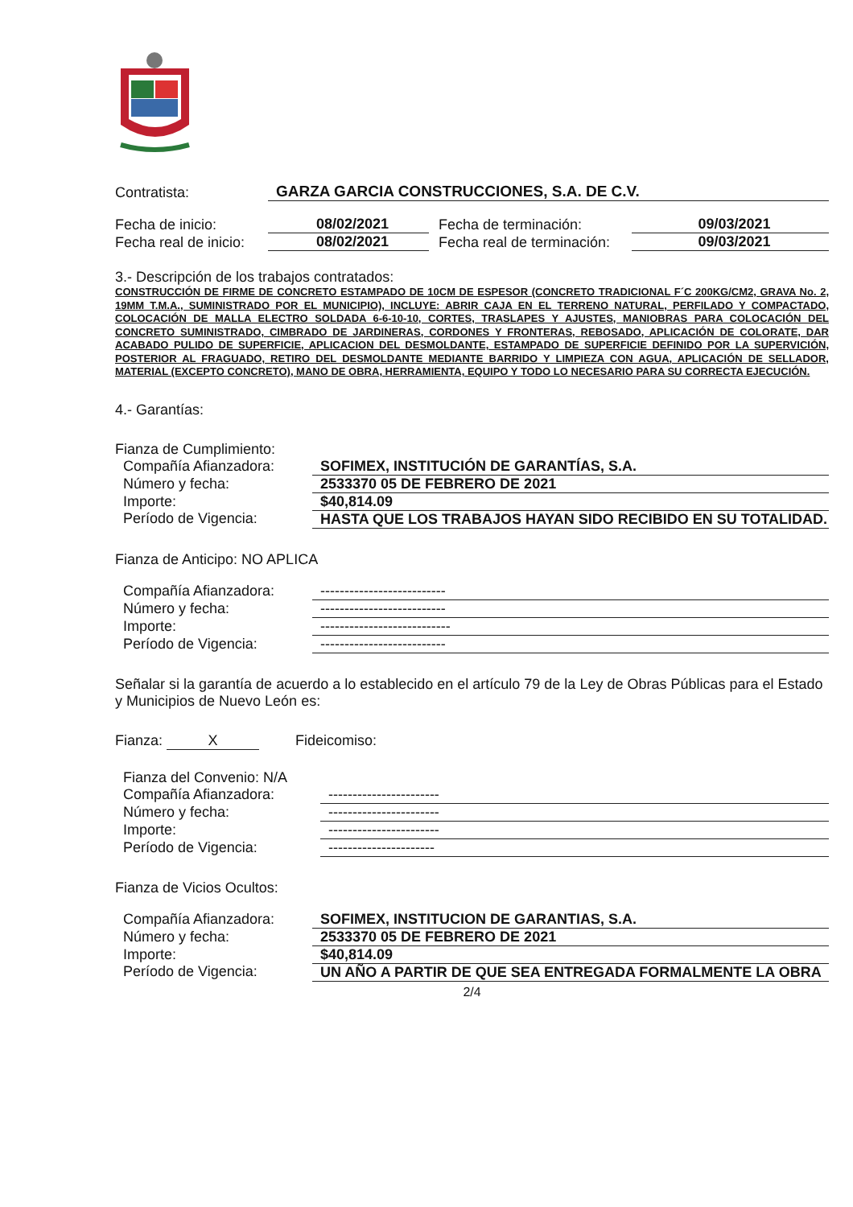| Contratista: | GARZA GARCIA CONSTRUCCIONES, S.A. DE C.V. |
| Fecha de inicio: | 08/02/2021 | Fecha de terminación: | 09/03/2021 |
| Fecha real de inicio: | 08/02/2021 | Fecha real de terminación: | 09/03/2021 |
3.- Descripción de los trabajos contratados:
CONSTRUCCIÓN DE FIRME DE CONCRETO ESTAMPADO DE 10CM DE ESPESOR (CONCRETO TRADICIONAL F´C 200KG/CM2, GRAVA No. 2, 19MM T.M.A., SUMINISTRADO POR EL MUNICIPIO), INCLUYE: ABRIR CAJA EN EL TERRENO NATURAL, PERFILADO Y COMPACTADO, COLOCACIÓN DE MALLA ELECTRO SOLDADA 6-6-10-10, CORTES, TRASLAPES Y AJUSTES, MANIOBRAS PARA COLOCACIÓN DEL CONCRETO SUMINISTRADO, CIMBRADO DE JARDINERAS, CORDONES Y FRONTERAS, REBOSADO, APLICACIÓN DE COLORATE, DAR ACABADO PULIDO DE SUPERFICIE, APLICACION DEL DESMOLDANTE, ESTAMPADO DE SUPERFICIE DEFINIDO POR LA SUPERVICIÓN, POSTERIOR AL FRAGUADO, RETIRO DEL DESMOLDANTE MEDIANTE BARRIDO Y LIMPIEZA CON AGUA, APLICACIÓN DE SELLADOR, MATERIAL (EXCEPTO CONCRETO), MANO DE OBRA, HERRAMIENTA, EQUIPO Y TODO LO NECESARIO PARA SU CORRECTA EJECUCIÓN.
4.- Garantías:
Fianza de Cumplimiento:
| Compañía Afianzadora: | SOFIMEX, INSTITUCIÓN DE GARANTÍAS, S.A. |
| Número y fecha: | 2533370 05 DE FEBRERO DE 2021 |
| Importe: | $40,814.09 |
| Período de Vigencia: | HASTA QUE LOS TRABAJOS HAYAN SIDO RECIBIDO EN SU TOTALIDAD. |
Fianza de Anticipo: NO APLICA
| Compañía Afianzadora: | -------------------------- |
| Número y fecha: | -------------------------- |
| Importe: | --------------------------- |
| Período de Vigencia: | -------------------------- |
Señalar si la garantía de acuerdo a lo establecido en el artículo 79 de la Ley de Obras Públicas para el Estado y Municipios de Nuevo León es:
Fianza: X Fideicomiso:
| Fianza del Convenio: N/A | |
| Compañía Afianzadora: | ----------------------- |
| Número y fecha: | ----------------------- |
| Importe: | ----------------------- |
| Período de Vigencia: | ---------------------- |
Fianza de Vicios Ocultos:
| Compañía Afianzadora: | SOFIMEX, INSTITUCION DE GARANTIAS, S.A. |
| Número y fecha: | 2533370 05 DE FEBRERO DE 2021 |
| Importe: | $40,814.09 |
| Período de Vigencia: | UN AÑO A PARTIR DE QUE SEA ENTREGADA FORMALMENTE LA OBRA |
2/4